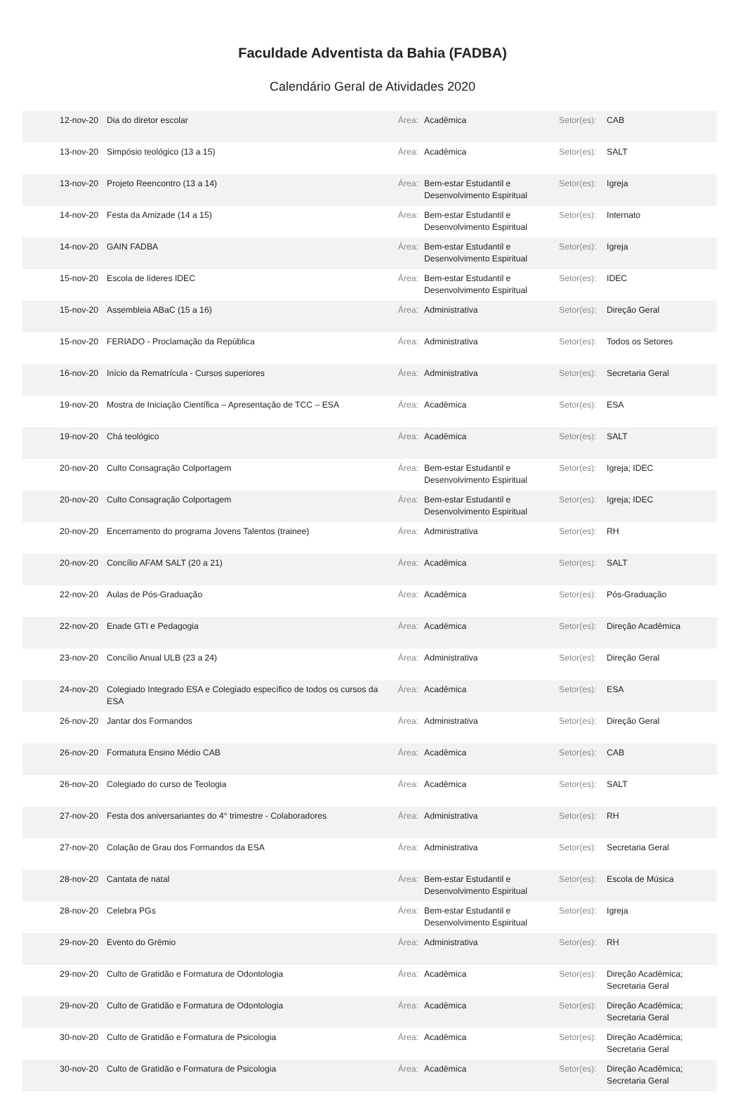Faculdade Adventista da Bahia (FADBA)
Calendário Geral de Atividades 2020
| 12-nov-20 | Dia do diretor escolar | Área: | Acadêmica | Setor(es): | CAB |
| 13-nov-20 | Simpósio teológico (13 a 15) | Área: | Acadêmica | Setor(es): | SALT |
| 13-nov-20 | Projeto Reencontro (13 a 14) | Área: | Bem-estar Estudantil e Desenvolvimento Espiritual | Setor(es): | Igreja |
| 14-nov-20 | Festa da Amizade (14 a 15) | Área: | Bem-estar Estudantil e Desenvolvimento Espiritual | Setor(es): | Internato |
| 14-nov-20 | GAIN FADBA | Área: | Bem-estar Estudantil e Desenvolvimento Espiritual | Setor(es): | Igreja |
| 15-nov-20 | Escola de líderes IDEC | Área: | Bem-estar Estudantil e Desenvolvimento Espiritual | Setor(es): | IDEC |
| 15-nov-20 | Assembleia ABaC (15 a 16) | Área: | Administrativa | Setor(es): | Direção Geral |
| 15-nov-20 | FERIADO - Proclamação da República | Área: | Administrativa | Setor(es): | Todos os Setores |
| 16-nov-20 | Início da Rematrícula - Cursos superiores | Área: | Administrativa | Setor(es): | Secretaria Geral |
| 19-nov-20 | Mostra de Iniciação Científica – Apresentação de TCC – ESA | Área: | Acadêmica | Setor(es): | ESA |
| 19-nov-20 | Chá teológico | Área: | Acadêmica | Setor(es): | SALT |
| 20-nov-20 | Culto Consagração Colportagem | Área: | Bem-estar Estudantil e Desenvolvimento Espiritual | Setor(es): | Igreja; IDEC |
| 20-nov-20 | Culto Consagração Colportagem | Área: | Bem-estar Estudantil e Desenvolvimento Espiritual | Setor(es): | Igreja; IDEC |
| 20-nov-20 | Encerramento do programa Jovens Talentos (trainee) | Área: | Administrativa | Setor(es): | RH |
| 20-nov-20 | Concílio AFAM SALT (20 a 21) | Área: | Acadêmica | Setor(es): | SALT |
| 22-nov-20 | Aulas de Pós-Graduação | Área: | Acadêmica | Setor(es): | Pós-Graduação |
| 22-nov-20 | Enade GTI e Pedagogia | Área: | Acadêmica | Setor(es): | Direção Acadêmica |
| 23-nov-20 | Concílio Anual ULB (23 a 24) | Área: | Administrativa | Setor(es): | Direção Geral |
| 24-nov-20 | Colegiado Integrado ESA e Colegiado específico de todos os cursos da ESA | Área: | Acadêmica | Setor(es): | ESA |
| 26-nov-20 | Jantar dos Formandos | Área: | Administrativa | Setor(es): | Direção Geral |
| 26-nov-20 | Formatura Ensino Médio CAB | Área: | Acadêmica | Setor(es): | CAB |
| 26-nov-20 | Colegiado do curso de Teologia | Área: | Acadêmica | Setor(es): | SALT |
| 27-nov-20 | Festa dos aniversariantes do 4° trimestre - Colaboradores | Área: | Administrativa | Setor(es): | RH |
| 27-nov-20 | Colação de Grau dos Formandos da ESA | Área: | Administrativa | Setor(es): | Secretaria Geral |
| 28-nov-20 | Cantata de natal | Área: | Bem-estar Estudantil e Desenvolvimento Espiritual | Setor(es): | Escola de Música |
| 28-nov-20 | Celebra PGs | Área: | Bem-estar Estudantil e Desenvolvimento Espiritual | Setor(es): | Igreja |
| 29-nov-20 | Evento do Grêmio | Área: | Administrativa | Setor(es): | RH |
| 29-nov-20 | Culto de Gratidão e Formatura de Odontologia | Área: | Acadêmica | Setor(es): | Direção Acadêmica; Secretaria Geral |
| 29-nov-20 | Culto de Gratidão e Formatura de Odontologia | Área: | Acadêmica | Setor(es): | Direção Acadêmica; Secretaria Geral |
| 30-nov-20 | Culto de Gratidão e Formatura de Psicologia | Área: | Acadêmica | Setor(es): | Direção Acadêmica; Secretaria Geral |
| 30-nov-20 | Culto de Gratidão e Formatura de Psicologia | Área: | Acadêmica | Setor(es): | Direção Acadêmica; Secretaria Geral |